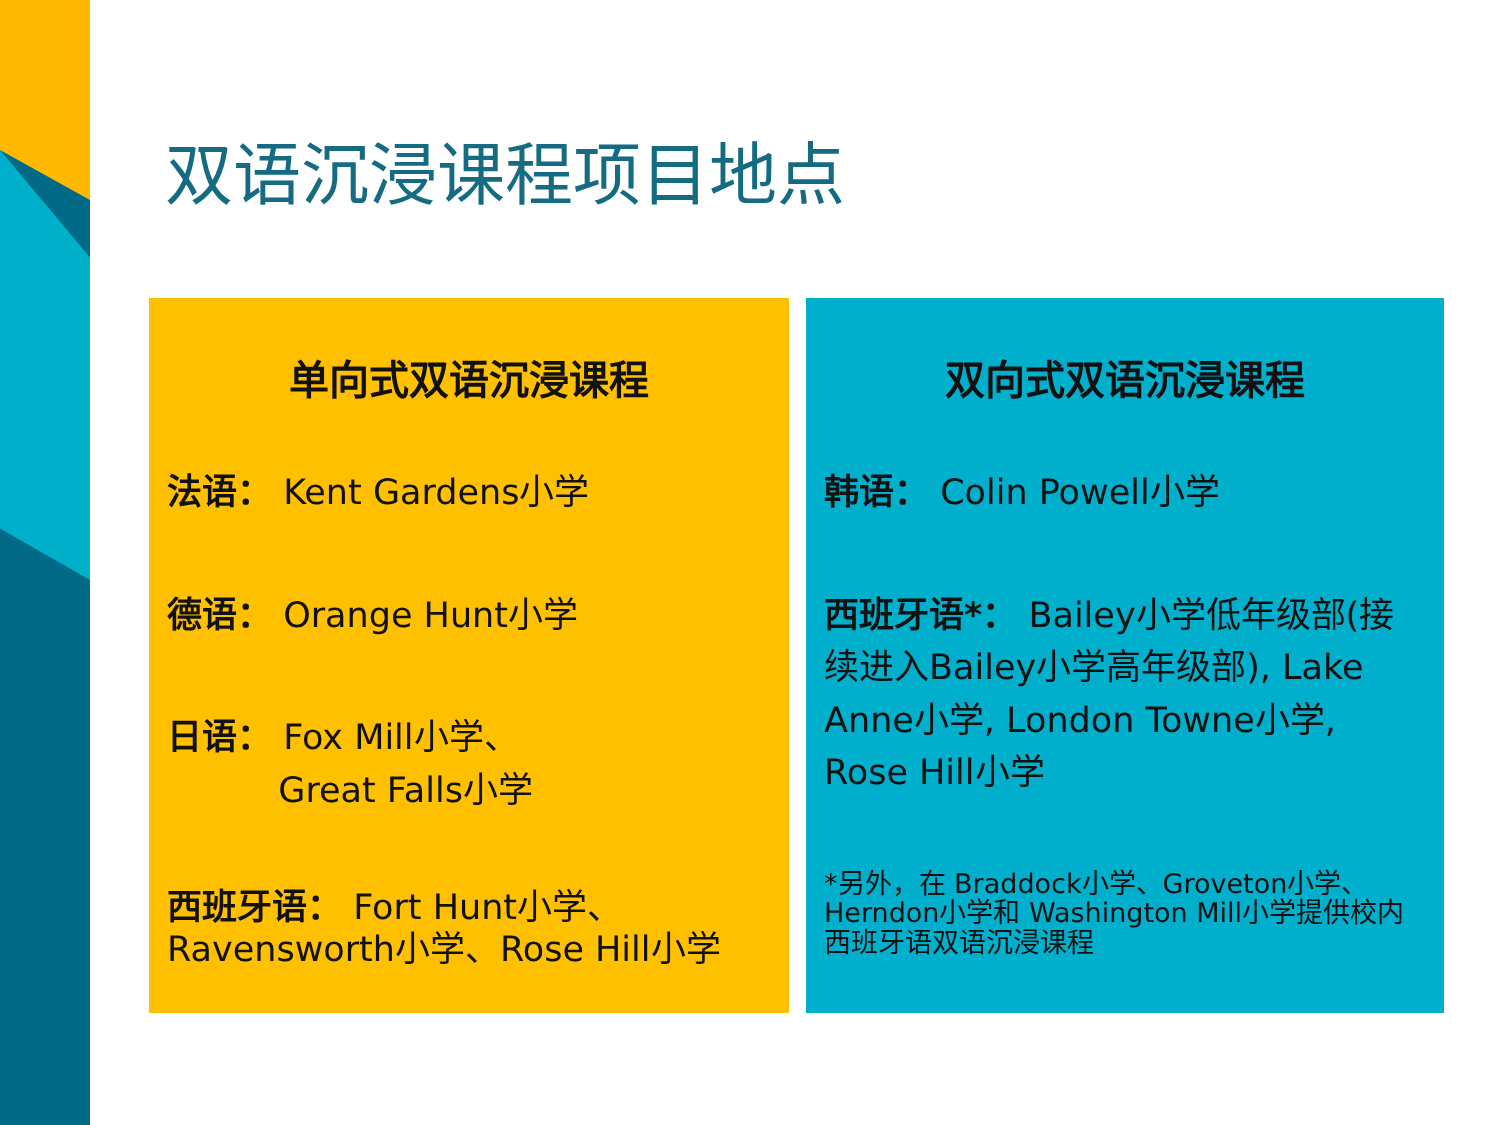双语沉浸课程项目地点
单向式双语沉浸课程
法语： Kent Gardens小学
德语： Orange Hunt小学
日语： Fox Mill小学、
Great Falls小学
西班牙语： Fort Hunt小学、
Ravensworth小学、Rose Hill小学
双向式双语沉浸课程
韩语： Colin Powell小学
西班牙语*： Bailey小学低年级部(接续进入Bailey小学高年级部), Lake Anne小学, London Towne小学, Rose Hill小学
*另外，在 Braddock小学、Groveton小学、Herndon小学和 Washington Mill小学提供校内西班牙语双语沉浸课程